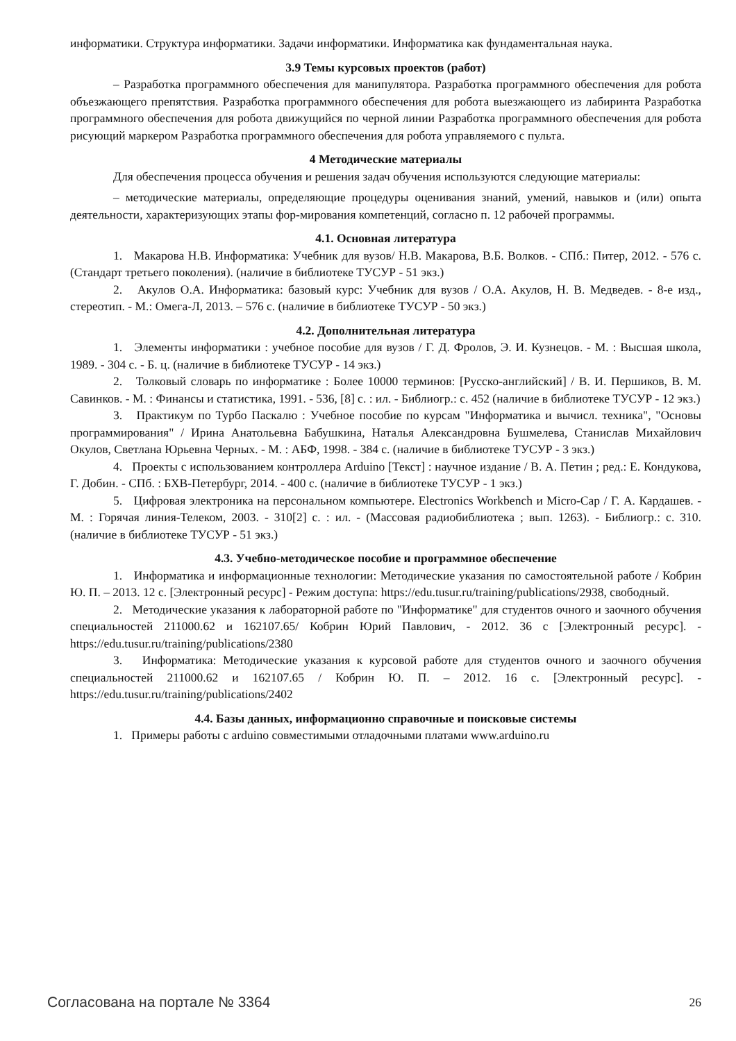информатики. Структура информатики. Задачи информатики. Информатика как фундаментальная наука.
3.9 Темы курсовых проектов (работ)
– Разработка программного обеспечения для манипулятора. Разработка программного обеспечения для робота объезжающего препятствия. Разработка программного обеспечения для робота выезжающего из лабиринта Разработка программного обеспечения для робота движущийся по черной линии Разработка программного обеспечения для робота рисующий маркером Разработка программного обеспечения для робота управляемого с пульта.
4 Методические материалы
Для обеспечения процесса обучения и решения задач обучения используются следующие материалы:
– методические материалы, определяющие процедуры оценивания знаний, умений, навыков и (или) опыта деятельности, характеризующих этапы фор-мирования компетенций, согласно п. 12 рабочей программы.
4.1. Основная литература
1. Макарова Н.В. Информатика: Учебник для вузов/ Н.В. Макарова, В.Б. Волков. - СПб.: Питер, 2012. - 576 с. (Стандарт третьего поколения). (наличие в библиотеке ТУСУР - 51 экз.)
2. Акулов О.А. Информатика: базовый курс: Учебник для вузов / О.А. Акулов, Н. В. Медведев. - 8-е изд., стереотип. - М.: Омега-Л, 2013. – 576 с. (наличие в библиотеке ТУСУР - 50 экз.)
4.2. Дополнительная литература
1. Элементы информатики : учебное пособие для вузов / Г. Д. Фролов, Э. И. Кузнецов. - М. : Высшая школа, 1989. - 304 с. - Б. ц. (наличие в библиотеке ТУСУР - 14 экз.)
2. Толковый словарь по информатике : Более 10000 терминов: [Русско-английский] / В. И. Першиков, В. М. Савинков. - М. : Финансы и статистика, 1991. - 536, [8] с. : ил. - Библиогр.: с. 452 (наличие в библиотеке ТУСУР - 12 экз.)
3. Практикум по Турбо Паскалю : Учебное пособие по курсам "Информатика и вычисл. техника", "Основы программирования" / Ирина Анатольевна Бабушкина, Наталья Александровна Бушмелева, Станислав Михайлович Окулов, Светлана Юрьевна Черных. - М. : АБФ, 1998. - 384 с. (наличие в библиотеке ТУСУР - 3 экз.)
4. Проекты с использованием контроллера Arduino [Текст] : научное издание / В. А. Петин ; ред.: Е. Кондукова, Г. Добин. - СПб. : БХВ-Петербург, 2014. - 400 с. (наличие в библиотеке ТУСУР - 1 экз.)
5. Цифровая электроника на персональном компьютере. Electronics Workbench и Micro-Cap / Г. А. Кардашев. - М. : Горячая линия-Телеком, 2003. - 310[2] с. : ил. - (Массовая радиобиблиотека ; вып. 1263). - Библиогр.: с. 310. (наличие в библиотеке ТУСУР - 51 экз.)
4.3. Учебно-методическое пособие и программное обеспечение
1. Информатика и информационные технологии: Методические указания по самостоятельной работе / Кобрин Ю. П. – 2013. 12 с. [Электронный ресурс] - Режим доступа: https://edu.tusur.ru/training/publications/2938, свободный.
2. Методические указания к лабораторной работе по "Информатике" для студентов очного и заочного обучения специальностей 211000.62 и 162107.65/ Кобрин Юрий Павлович, - 2012. 36 с [Электронный ресурс]. - https://edu.tusur.ru/training/publications/2380
3. Информатика: Методические указания к курсовой работе для студентов очного и заочного обучения специальностей 211000.62 и 162107.65 / Кобрин Ю. П. – 2012. 16 с. [Электронный ресурс]. - https://edu.tusur.ru/training/publications/2402
4.4. Базы данных, информационно справочные и поисковые системы
1. Примеры работы с arduino совместимыми отладочными платами www.arduino.ru
Согласована на портале № 3364 26